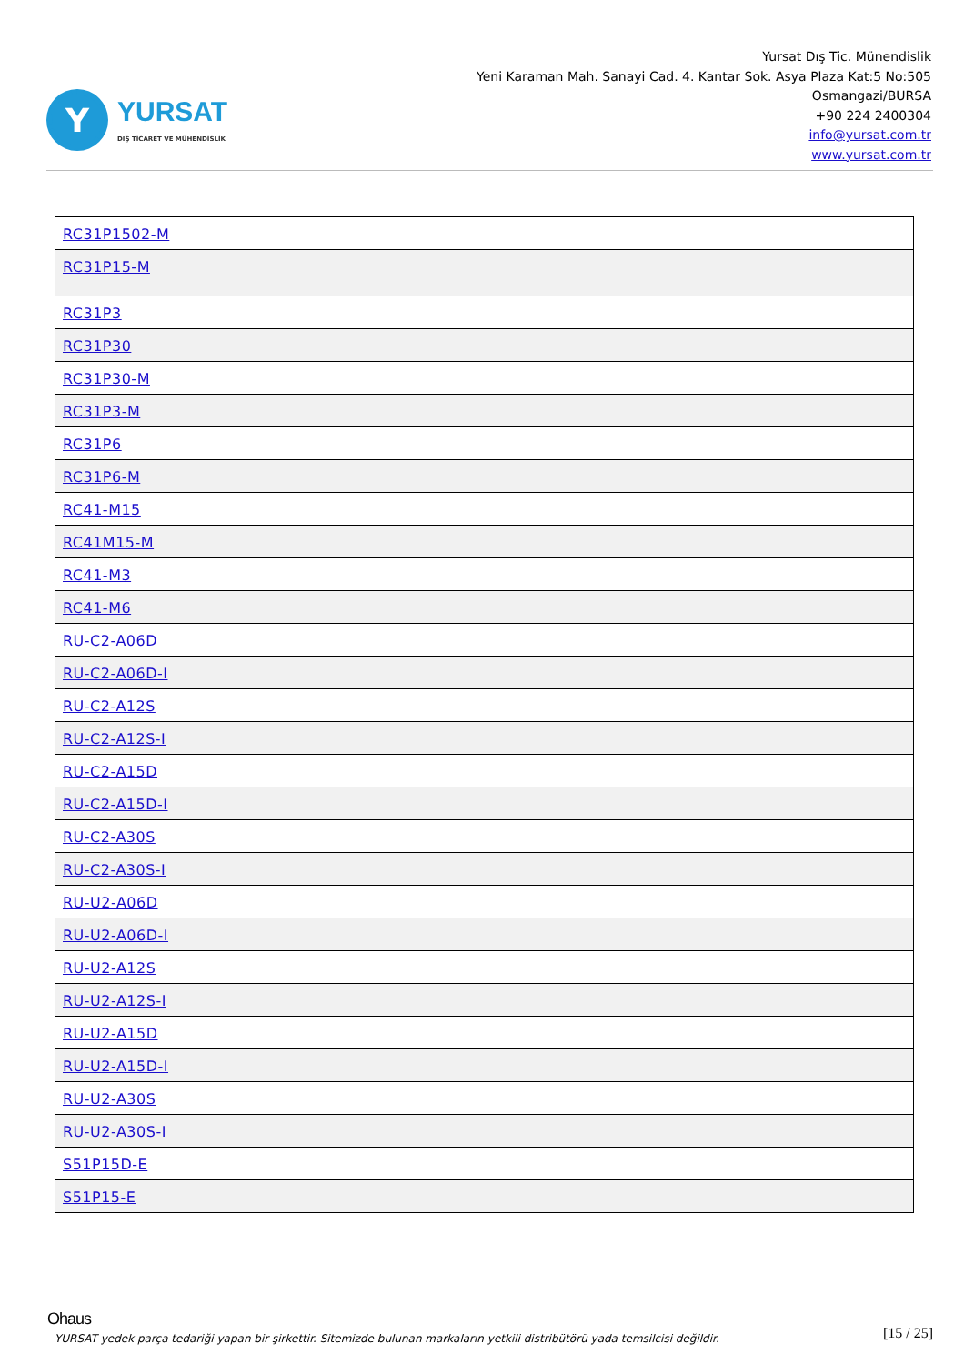Y
YURSAT
DIŞ TİCARET VE MÜHENDİSLİK
Yursat Dış Tic. Münendislik
Yeni Karaman Mah. Sanayi Cad. 4. Kantar Sok. Asya Plaza Kat:5 No:505
Osmangazi/BURSA
+90 224 2400304
info@yursat.com.tr
www.yursat.com.tr
| RC31P1502-M |
| RC31P15-M |
| RC31P3 |
| RC31P30 |
| RC31P30-M |
| RC31P3-M |
| RC31P6 |
| RC31P6-M |
| RC41-M15 |
| RC41M15-M |
| RC41-M3 |
| RC41-M6 |
| RU-C2-A06D |
| RU-C2-A06D-I |
| RU-C2-A12S |
| RU-C2-A12S-I |
| RU-C2-A15D |
| RU-C2-A15D-I |
| RU-C2-A30S |
| RU-C2-A30S-I |
| RU-U2-A06D |
| RU-U2-A06D-I |
| RU-U2-A12S |
| RU-U2-A12S-I |
| RU-U2-A15D |
| RU-U2-A15D-I |
| RU-U2-A30S |
| RU-U2-A30S-I |
| S51P15D-E |
| S51P15-E |
Ohaus
YURSAT yedek parça tedariği yapan bir şirkettir. Sitemizde bulunan markaların yetkili distribütörü yada temsilcisi değildir. [15 / 25]